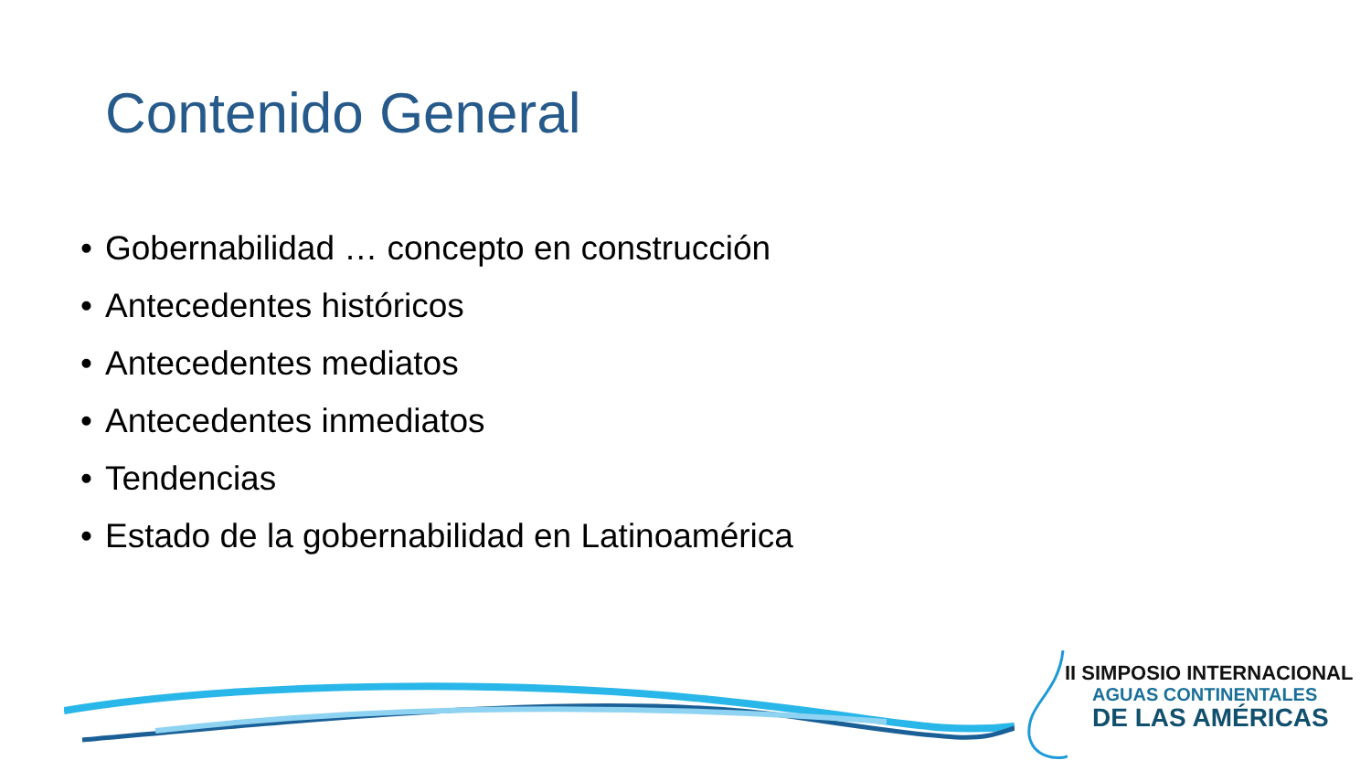Contenido General
• Gobernabilidad … concepto en construcción
• Antecedentes históricos
• Antecedentes mediatos
• Antecedentes inmediatos
• Tendencias
• Estado de la gobernabilidad en Latinoamérica
II SIMPOSIO INTERNACIONAL
AGUAS CONTINENTALES
DE LAS AMÉRICAS